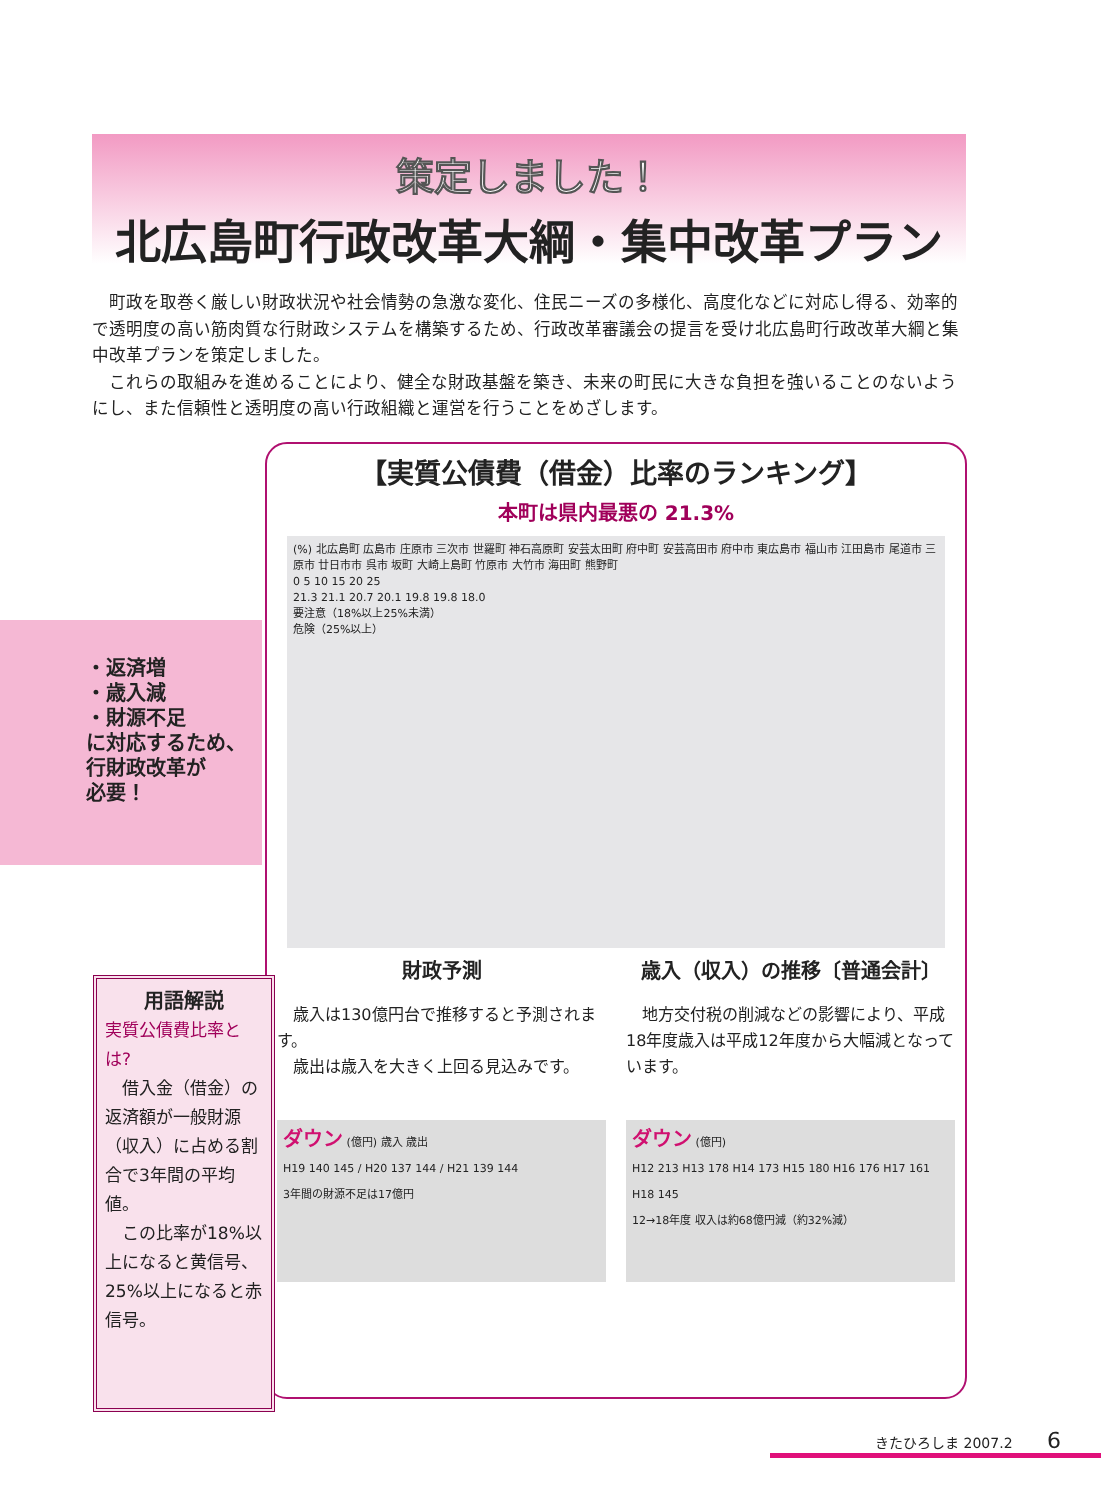策定しました！
北広島町行政改革大綱・集中改革プラン
　町政を取巻く厳しい財政状況や社会情勢の急激な変化、住民ニーズの多様化、高度化などに対応し得る、効率的で透明度の高い筋肉質な行財政システムを構築するため、行政改革審議会の提言を受け北広島町行政改革大綱と集中改革プランを策定しました。
　これらの取組みを進めることにより、健全な財政基盤を築き、未来の町民に大きな負担を強いることのないようにし、また信頼性と透明度の高い行政組織と運営を行うことをめざします。
・返済増
・歳入減
・財源不足
に対応するため、
行財政改革が
必要！
【実質公債費（借金）比率のランキング】
本町は県内最悪の 21.3%
(%) 北広島町 広島市 庄原市 三次市 世羅町 神石高原町 安芸太田町 府中町 安芸高田市 府中市 東広島市 福山市 江田島市 尾道市 三原市 廿日市市 呉市 坂町 大崎上島町 竹原市 大竹市 海田町 熊野町
0 5 10 15 20 25
21.3 21.1 20.7 20.1 19.8 19.8 18.0
要注意（18%以上25%未満）
危険（25%以上）
財政予測
　歳入は130億円台で推移すると予測されます。
　歳出は歳入を大きく上回る見込みです。
ダウン (億円) 歳入 歳出
H19 140 145 / H20 137 144 / H21 139 144
3年間の財源不足は17億円
歳入（収入）の推移〔普通会計〕
　地方交付税の削減などの影響により、平成18年度歳入は平成12年度から大幅減となっています。
ダウン (億円)
H12 213 H13 178 H14 173 H15 180 H16 176 H17 161 H18 145
12→18年度 収入は約68億円減（約32%減）
用語解説
実質公債費比率とは?
　借入金（借金）の返済額が一般財源（収入）に占める割合で3年間の平均値。
　この比率が18%以上になると黄信号、25%以上になると赤信号。
きたひろしま 2007.2 6